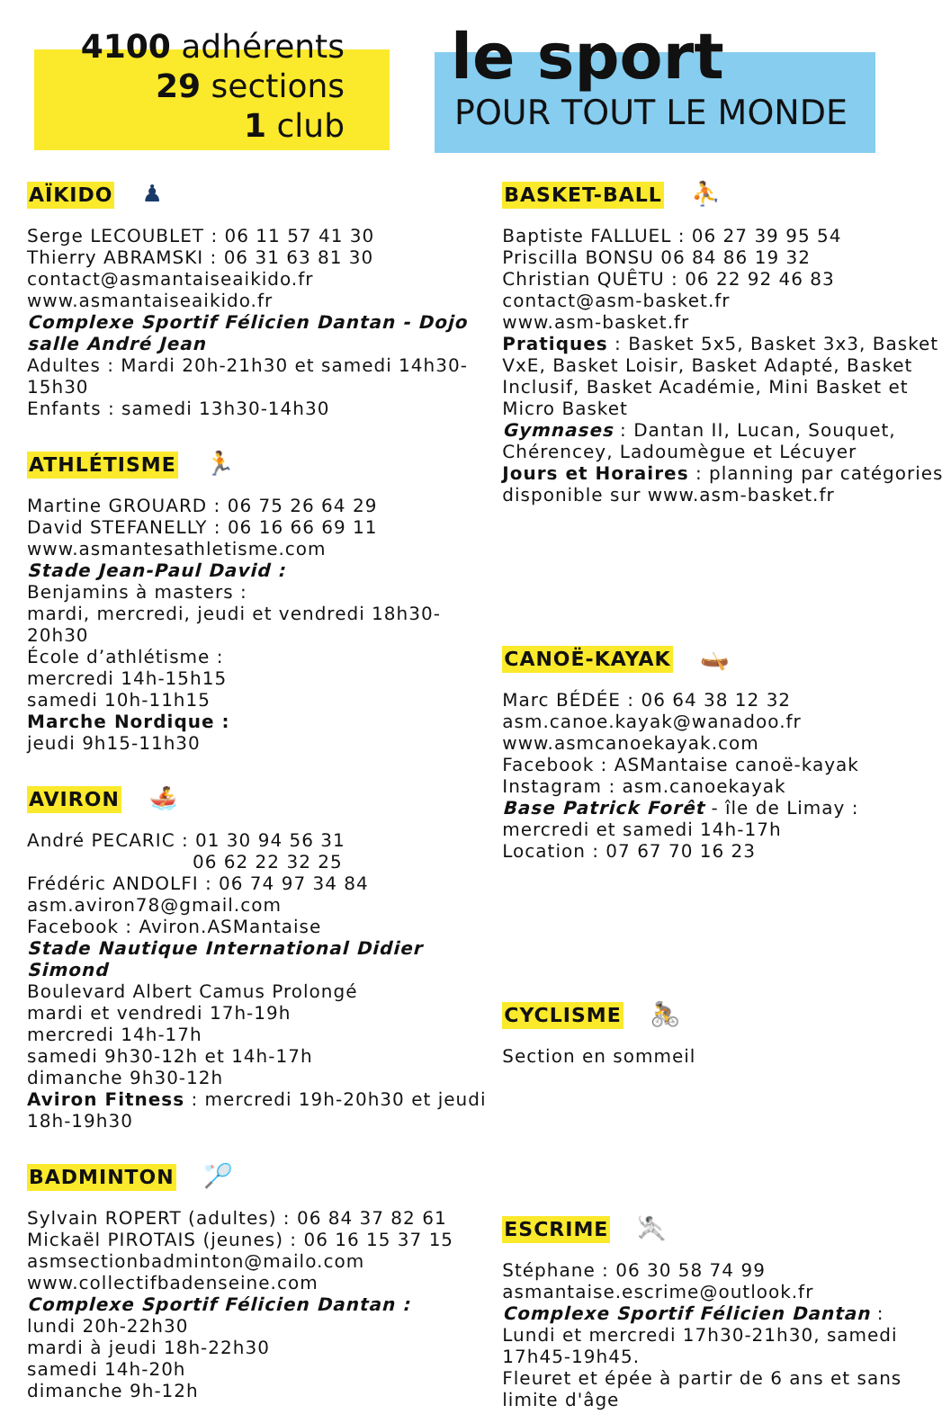4100 adhérents
29 sections
1 club
le sport
POUR TOUT LE MONDE
AÏKIDO
♟
Serge LECOUBLET : 06 11 57 41 30
Thierry ABRAMSKI : 06 31 63 81 30
contact@asmantaiseaikido.fr
www.asmantaiseaikido.fr
Complexe Sportif Félicien Dantan - Dojo salle André Jean
Adultes : Mardi 20h-21h30 et samedi 14h30-15h30
Enfants : samedi 13h30-14h30
ATHLÉTISME
🏃
Martine GROUARD : 06 75 26 64 29
David STEFANELLY : 06 16 66 69 11
www.asmantesathletisme.com
Stade Jean-Paul David :
Benjamins à masters :
mardi, mercredi, jeudi et vendredi 18h30-20h30
École d’athlétisme :
mercredi 14h-15h15
samedi 10h-11h15
Marche Nordique :
jeudi 9h15-11h30
AVIRON
🚣
André PECARIC : 01 30 94 56 31
06 62 22 32 25
Frédéric ANDOLFI : 06 74 97 34 84
asm.aviron78@gmail.com
Facebook : Aviron.ASMantaise
Stade Nautique International Didier Simond
Boulevard Albert Camus Prolongé
mardi et vendredi 17h-19h
mercredi 14h-17h
samedi 9h30-12h et 14h-17h
dimanche 9h30-12h
Aviron Fitness : mercredi 19h-20h30 et jeudi 18h-19h30
BADMINTON
🏸
Sylvain ROPERT (adultes) : 06 84 37 82 61
Mickaël PIROTAIS (jeunes) : 06 16 15 37 15
asmsectionbadminton@mailo.com
www.collectifbadenseine.com
Complexe Sportif Félicien Dantan :
lundi 20h-22h30
mardi à jeudi 18h-22h30
samedi 14h-20h
dimanche 9h-12h
BASKET-BALL
⛹
Baptiste FALLUEL : 06 27 39 95 54
Priscilla BONSU 06 84 86 19 32
Christian QUÊTU : 06 22 92 46 83
contact@asm-basket.fr
www.asm-basket.fr
Pratiques : Basket 5x5, Basket 3x3, Basket VxE, Basket Loisir, Basket Adapté, Basket Inclusif, Basket Académie, Mini Basket et Micro Basket
Gymnases : Dantan II, Lucan, Souquet, Chérencey, Ladoumègue et Lécuyer
Jours et Horaires : planning par catégories disponible sur www.asm-basket.fr
CANOË-KAYAK
🛶
Marc BÉDÉE : 06 64 38 12 32
asm.canoe.kayak@wanadoo.fr
www.asmcanoekayak.com
Facebook : ASMantaise canoë-kayak
Instagram : asm.canoekayak
Base Patrick Forêt - île de Limay :
mercredi et samedi 14h-17h
Location : 07 67 70 16 23
CYCLISME
🚴
Section en sommeil
ESCRIME
🤺
Stéphane : 06 30 58 74 99
asmantaise.escrime@outlook.fr
Complexe Sportif Félicien Dantan :
Lundi et mercredi 17h30-21h30, samedi 17h45-19h45.
Fleuret et épée à partir de 6 ans et sans limite d'âge